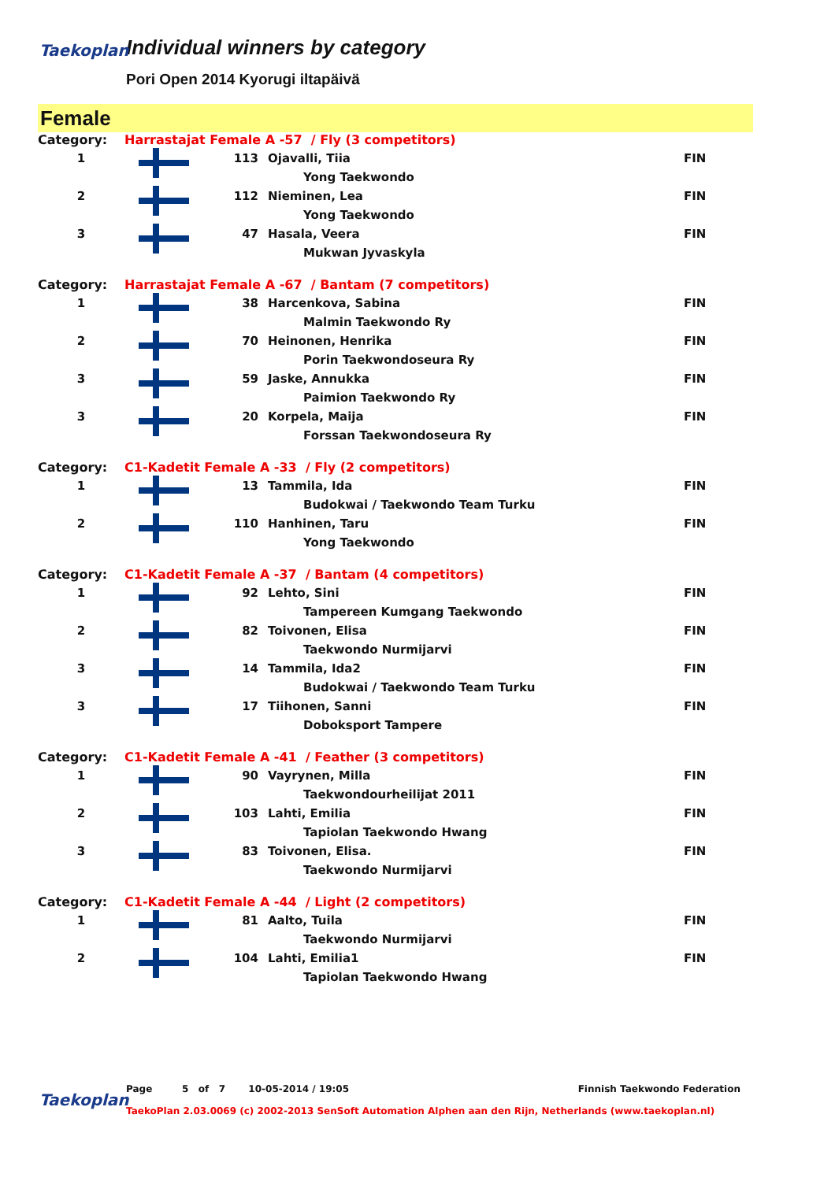Taekoplan
Individual winners by category
Pori Open 2014 Kyorugi iltapäivä
Female
| Category: | Harrastajat Female A -57 / Fly (3 competitors) | | | |
| 1 | | 113 | Ojavalli, Tiia | FIN |
| | | | Yong Taekwondo | |
| 2 | | 112 | Nieminen, Lea | FIN |
| | | | Yong Taekwondo | |
| 3 | | 47 | Hasala, Veera | FIN |
| | | | Mukwan Jyvaskyla | |
| Category: | Harrastajat Female A -67 / Bantam (7 competitors) | | | |
| 1 | | 38 | Harcenkova, Sabina | FIN |
| | | | Malmin Taekwondo Ry | |
| 2 | | 70 | Heinonen, Henrika | FIN |
| | | | Porin Taekwondoseura Ry | |
| 3 | | 59 | Jaske, Annukka | FIN |
| | | | Paimion Taekwondo Ry | |
| 3 | | 20 | Korpela, Maija | FIN |
| | | | Forssan Taekwondoseura Ry | |
| Category: | C1-Kadetit Female A -33 / Fly (2 competitors) | | | |
| 1 | | 13 | Tammila, Ida | FIN |
| | | | Budokwai / Taekwondo Team Turku | |
| 2 | | 110 | Hanhinen, Taru | FIN |
| | | | Yong Taekwondo | |
| Category: | C1-Kadetit Female A -37 / Bantam (4 competitors) | | | |
| 1 | | 92 | Lehto, Sini | FIN |
| | | | Tampereen Kumgang Taekwondo | |
| 2 | | 82 | Toivonen, Elisa | FIN |
| | | | Taekwondo Nurmijarvi | |
| 3 | | 14 | Tammila, Ida2 | FIN |
| | | | Budokwai / Taekwondo Team Turku | |
| 3 | | 17 | Tiihonen, Sanni | FIN |
| | | | Doboksport Tampere | |
| Category: | C1-Kadetit Female A -41 / Feather (3 competitors) | | | |
| 1 | | 90 | Vayrynen, Milla | FIN |
| | | | Taekwondourheilijat 2011 | |
| 2 | | 103 | Lahti, Emilia | FIN |
| | | | Tapiolan Taekwondo Hwang | |
| 3 | | 83 | Toivonen, Elisa. | FIN |
| | | | Taekwondo Nurmijarvi | |
| Category: | C1-Kadetit Female A -44 / Light (2 competitors) | | | |
| 1 | | 81 | Aalto, Tuila | FIN |
| | | | Taekwondo Nurmijarvi | |
| 2 | | 104 | Lahti, Emilia1 | FIN |
| | | | Tapiolan Taekwondo Hwang | |
Taekoplan
Page 5 of 7 10-05-2014 / 19:05 Finnish Taekwondo Federation
TaekoPlan 2.03.0069 (c) 2002-2013 SenSoft Automation Alphen aan den Rijn, Netherlands (www.taekoplan.nl)